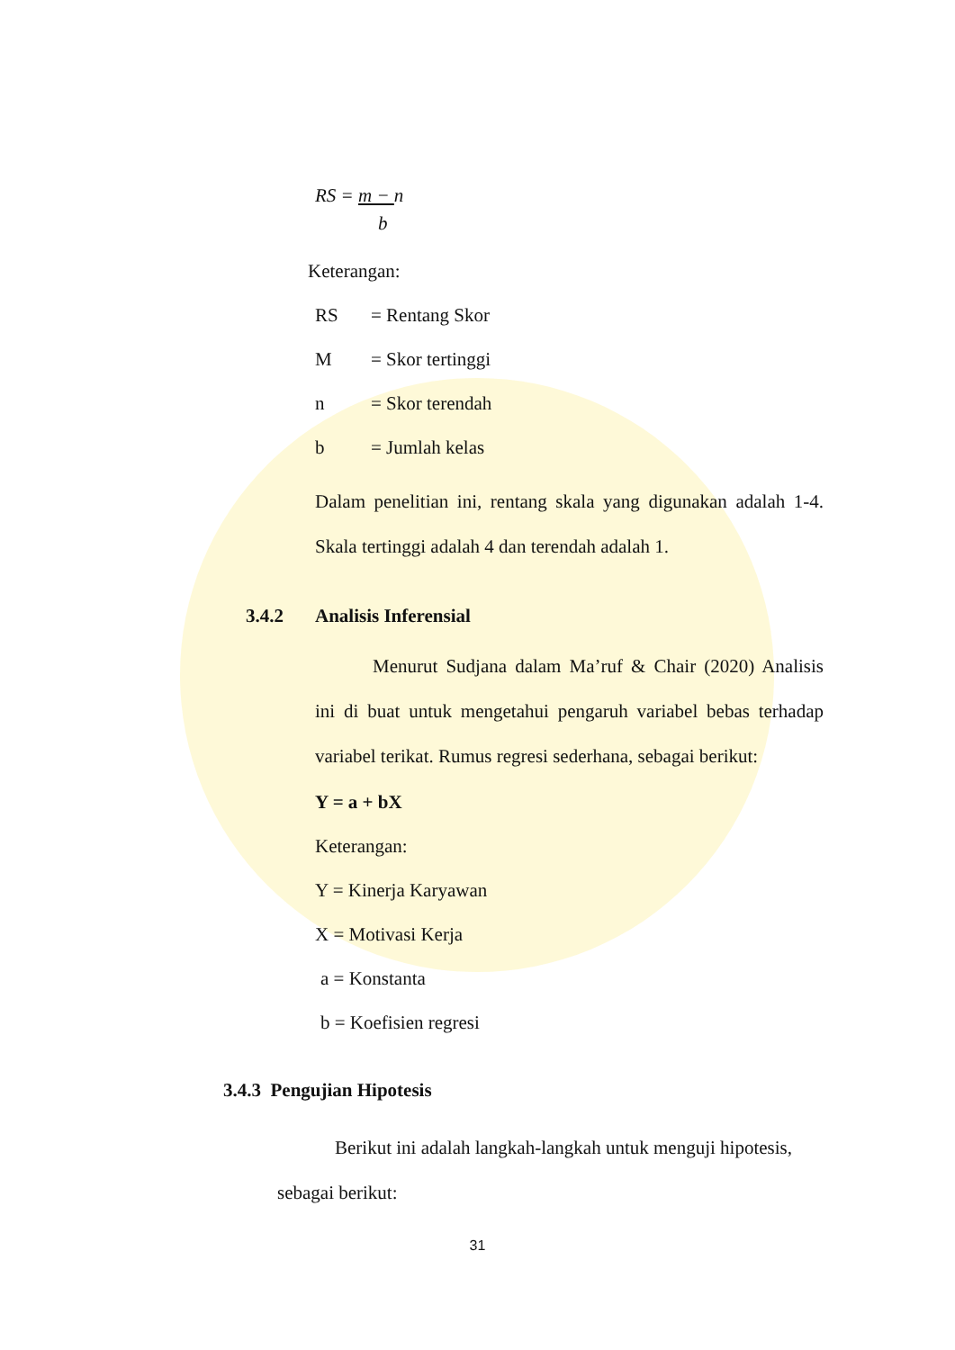RS = m − n
b
Keterangan:
RS = Rentang Skor
M = Skor tertinggi
n = Skor terendah
b = Jumlah kelas
Dalam penelitian ini, rentang skala yang digunakan adalah 1-4. Skala tertinggi adalah 4 dan terendah adalah 1.
3.4.2 Analisis Inferensial
Menurut Sudjana dalam Ma’ruf & Chair (2020) Analisis ini di buat untuk mengetahui pengaruh variabel bebas terhadap variabel terikat. Rumus regresi sederhana, sebagai berikut:
Y = a + bX
Keterangan:
Y = Kinerja Karyawan
X = Motivasi Kerja
a = Konstanta
b = Koefisien regresi
3.4.3 Pengujian Hipotesis
Berikut ini adalah langkah-langkah untuk menguji hipotesis, sebagai berikut:
31